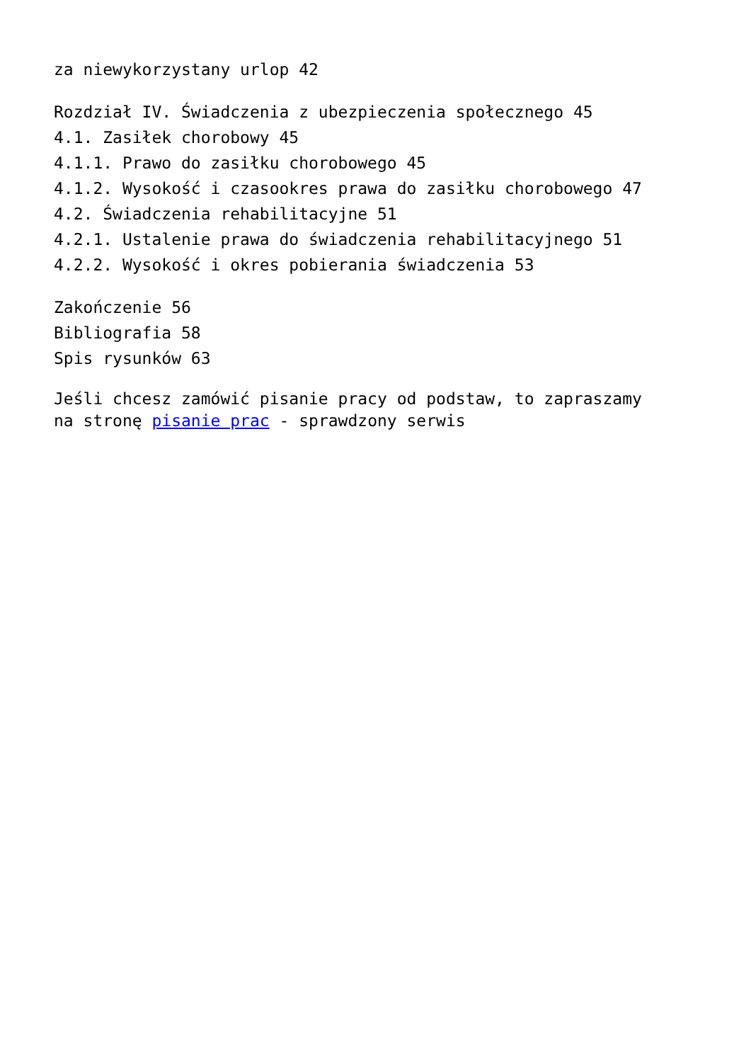za niewykorzystany urlop 42
Rozdział IV. Świadczenia z ubezpieczenia społecznego 45
4.1. Zasiłek chorobowy 45
4.1.1. Prawo do zasiłku chorobowego 45
4.1.2. Wysokość i czasookres prawa do zasiłku chorobowego 47
4.2. Świadczenia rehabilitacyjne 51
4.2.1. Ustalenie prawa do świadczenia rehabilitacyjnego 51
4.2.2. Wysokość i okres pobierania świadczenia 53
Zakończenie 56
Bibliografia 58
Spis rysunków 63
Jeśli chcesz zamówić pisanie pracy od podstaw, to zapraszamy
na stronę pisanie prac - sprawdzony serwis